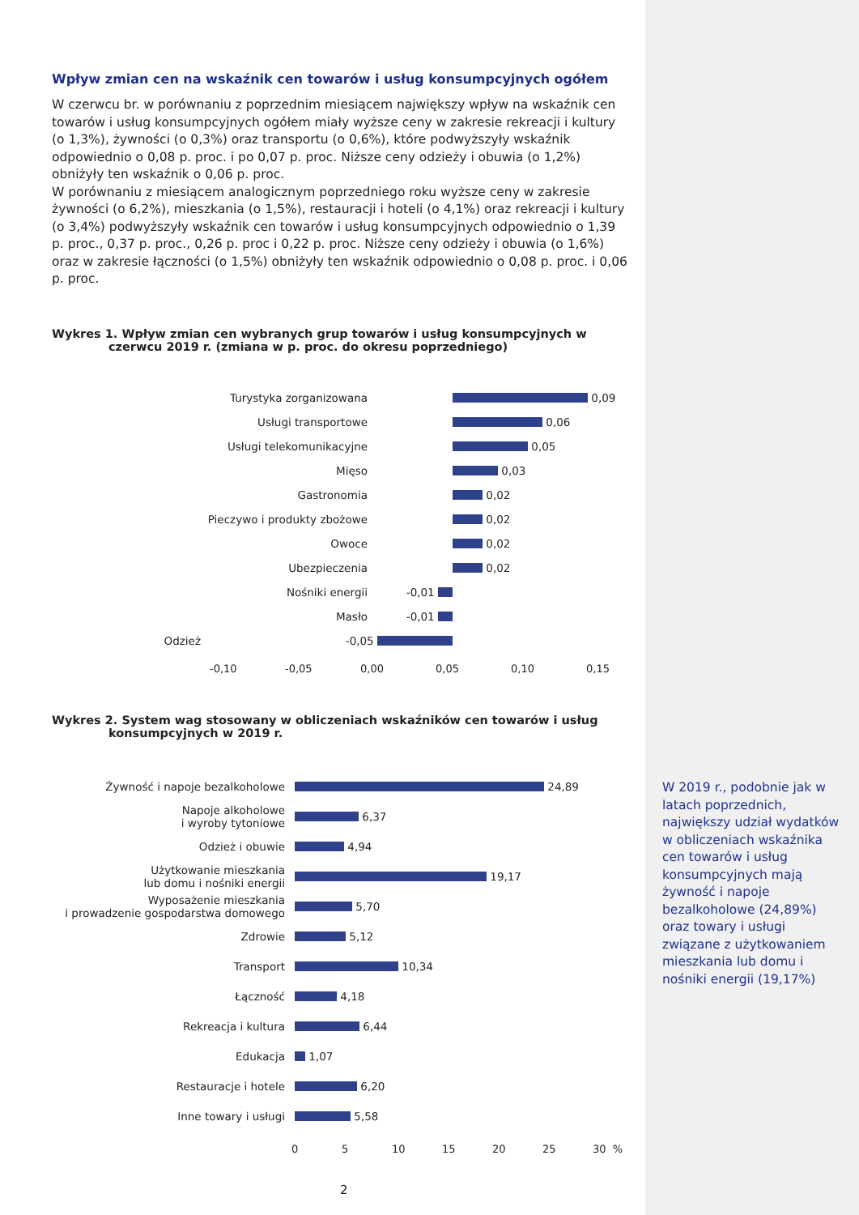Wpływ zmian cen na wskaźnik cen towarów i usług konsumpcyjnych ogółem
W czerwcu br. w porównaniu z poprzednim miesiącem największy wpływ na wskaźnik cen towarów i usług konsumpcyjnych ogółem miały wyższe ceny w zakresie rekreacji i kultury (o 1,3%), żywności (o 0,3%) oraz transportu (o 0,6%), które podwyższyły wskaźnik odpowiednio o 0,08 p. proc. i po 0,07 p. proc. Niższe ceny odzieży i obuwia (o 1,2%) obniżyły ten wskaźnik o 0,06 p. proc.
W porównaniu z miesiącem analogicznym poprzedniego roku wyższe ceny w zakresie żywności (o 6,2%), mieszkania (o 1,5%), restauracji i hoteli (o 4,1%) oraz rekreacji i kultury (o 3,4%) podwyższyły wskaźnik cen towarów i usług konsumpcyjnych odpowiednio o 1,39 p. proc., 0,37 p. proc., 0,26 p. proc i 0,22 p. proc. Niższe ceny odzieży i obuwia (o 1,6%) oraz w zakresie łączności (o 1,5%) obniżyły ten wskaźnik odpowiednio o 0,08 p. proc. i 0,06 p. proc.
Wykres 1. Wpływ zmian cen wybranych grup towarów i usług konsumpcyjnych w czerwcu 2019 r. (zmiana w p. proc. do okresu poprzedniego)
Turystyka zorganizowana
0,09
Usługi transportowe
0,06
Usługi telekomunikacyjne
0,05
Mięso
0,03
Gastronomia
0,02
Pieczywo i produkty zbożowe
0,02
Owoce
0,02
Ubezpieczenia
0,02
Nośniki energii -0,01
Masło -0,01
Odzież -0,05
-0,10 -0,05 0,00 0,05 0,10 0,15
Wykres 2. System wag stosowany w obliczeniach wskaźników cen towarów i usług konsumpcyjnych w 2019 r.
Żywność i napoje bezalkoholowe
24,89
Napoje alkoholowe
i wyroby tytoniowe
6,37
Odzież i obuwie
4,94
Użytkowanie mieszkania
lub domu i nośniki energii
19,17
Wyposażenie mieszkania
i prowadzenie gospodarstwa domowego
5,70
Zdrowie
5,12
Transport
10,34
Łączność
4,18
Rekreacja i kultura
6,44
Edukacja
1,07
Restauracje i hotele
6,20
Inne towary i usługi
5,58
0 5 10 15 20 25 30 %
W 2019 r., podobnie jak w latach poprzednich, największy udział wydatków w obliczeniach wskaźnika cen towarów i usług konsumpcyjnych mają żywność i napoje bezalkoholowe (24,89%) oraz towary i usługi związane z użytkowaniem mieszkania lub domu i nośniki energii (19,17%)
2